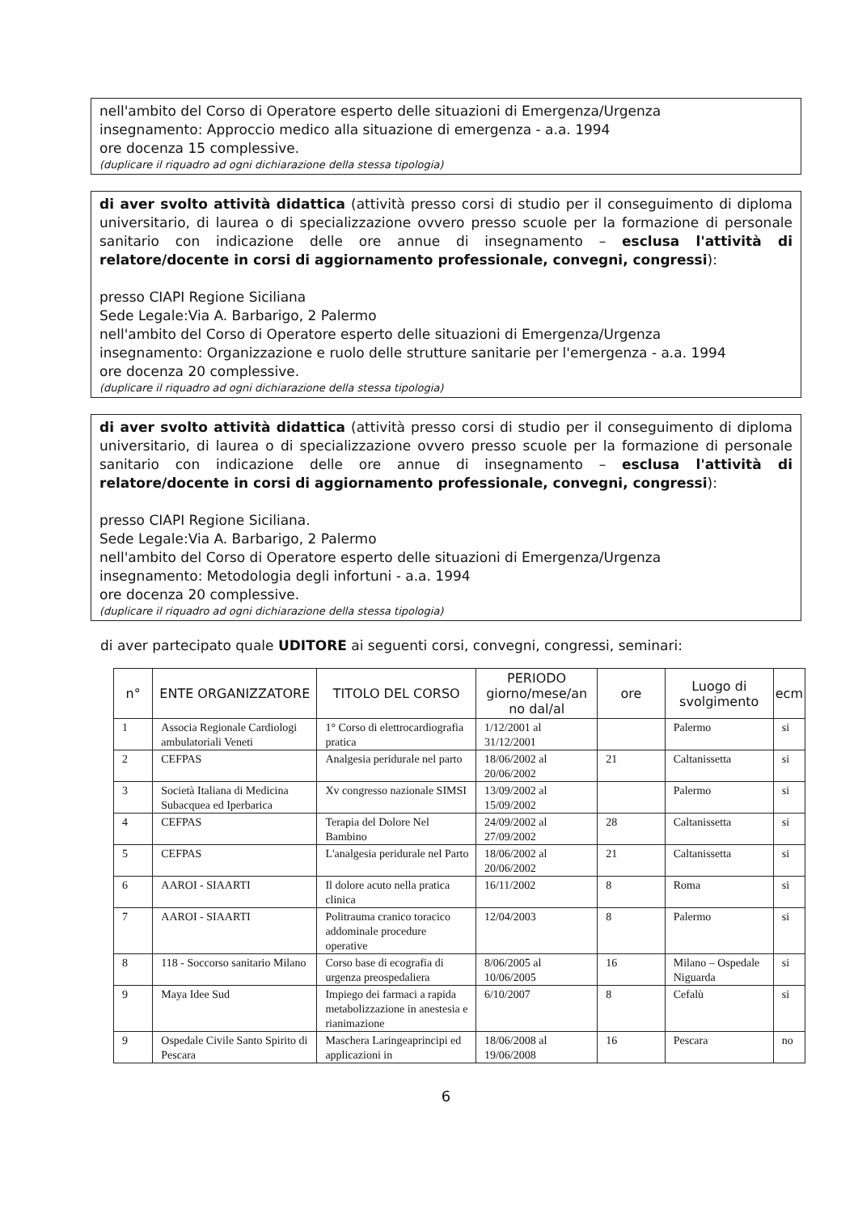nell'ambito del Corso di Operatore esperto delle situazioni di Emergenza/Urgenza
insegnamento: Approccio medico alla situazione di emergenza - a.a. 1994
ore docenza 15 complessive.
(duplicare il riquadro ad ogni dichiarazione della stessa tipologia)
di aver svolto attività didattica (attività presso corsi di studio per il conseguimento di diploma universitario, di laurea o di specializzazione ovvero presso scuole per la formazione di personale sanitario con indicazione delle ore annue di insegnamento – esclusa l'attività di relatore/docente in corsi di aggiornamento professionale, convegni, congressi):
presso CIAPI Regione Siciliana
Sede Legale:Via A. Barbarigo, 2 Palermo
nell'ambito del Corso di Operatore esperto delle situazioni di Emergenza/Urgenza
insegnamento: Organizzazione e ruolo delle strutture sanitarie per l'emergenza - a.a. 1994
ore docenza 20 complessive.
(duplicare il riquadro ad ogni dichiarazione della stessa tipologia)
di aver svolto attività didattica (attività presso corsi di studio per il conseguimento di diploma universitario, di laurea o di specializzazione ovvero presso scuole per la formazione di personale sanitario con indicazione delle ore annue di insegnamento – esclusa l'attività di relatore/docente in corsi di aggiornamento professionale, convegni, congressi):
presso CIAPI Regione Siciliana.
Sede Legale:Via A. Barbarigo, 2 Palermo
nell'ambito del Corso di Operatore esperto delle situazioni di Emergenza/Urgenza
insegnamento: Metodologia degli infortuni - a.a. 1994
ore docenza 20 complessive.
(duplicare il riquadro ad ogni dichiarazione della stessa tipologia)
di aver partecipato quale UDITORE ai seguenti corsi, convegni, congressi, seminari:
| n° | ENTE ORGANIZZATORE | TITOLO DEL CORSO | PERIODO giorno/mese/an no dal/al | ore | Luogo di svolgimento | ecm |
| --- | --- | --- | --- | --- | --- | --- |
| 1 | Associa Regionale Cardiologi ambulatoriali Veneti | 1° Corso di elettrocardiografia pratica | 1/12/2001 al 31/12/2001 | | Palermo | si |
| 2 | CEFPAS | Analgesia peridurale nel parto | 18/06/2002 al 20/06/2002 | 21 | Caltanissetta | si |
| 3 | Società Italiana di Medicina Subacquea ed Iperbarica | Xv congresso nazionale SIMSI | 13/09/2002 al 15/09/2002 | | Palermo | si |
| 4 | CEFPAS | Terapia del Dolore Nel Bambino | 24/09/2002 al 27/09/2002 | 28 | Caltanissetta | si |
| 5 | CEFPAS | L'analgesia peridurale nel Parto | 18/06/2002 al 20/06/2002 | 21 | Caltanissetta | si |
| 6 | AAROI - SIAARTI | Il dolore acuto nella pratica clinica | 16/11/2002 | 8 | Roma | si |
| 7 | AAROI - SIAARTI | Politrauma cranico toracico addominale procedure operative | 12/04/2003 | 8 | Palermo | si |
| 8 | 118 - Soccorso sanitario Milano | Corso base di ecografia di urgenza preospedaliera | 8/06/2005 al 10/06/2005 | 16 | Milano – Ospedale Niguarda | si |
| 9 | Maya Idee Sud | Impiego dei farmaci a rapida metabolizzazione in anestesia e rianimazione | 6/10/2007 | 8 | Cefalù | si |
| 9 | Ospedale Civile Santo Spirito di Pescara | Maschera Laringeaprincipi ed applicazioni in | 18/06/2008 al 19/06/2008 | 16 | Pescara | no |
6